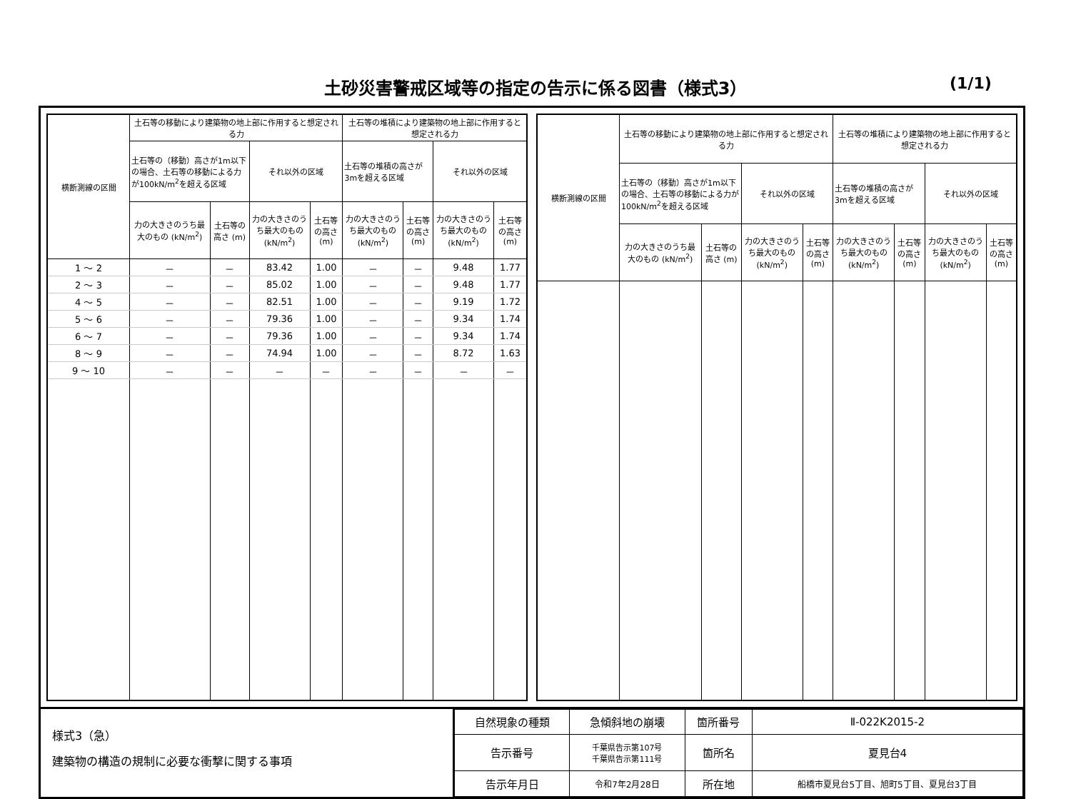土砂災害警戒区域等の指定の告示に係る図書（様式3） (1/1)
| 横断測線の区間 | 土石等の移動により建築物の地上部に作用すると想定される力 | | | | 土石等の堆積により建築物の地上部に作用すると想定される力 | | | |
| --- | --- | --- | --- | --- | --- | --- | --- | --- |
| | 土石等の（移動）高さが1m以下の場合、土石等の移動による力が100kN/m<sup>2</sup>を超える区域 | | それ以外の区域 | | 土石等の堆積の高さが3mを超える区域 | | それ以外の区域 | |
| | 力の大きさのうち最大のもの (kN/m<sup>2</sup>) | 土石等の高さ (m) | 力の大きさのうち最大のもの (kN/m<sup>2</sup>) | 土石等の高さ (m) | 力の大きさのうち最大のもの (kN/m<sup>2</sup>) | 土石等の高さ (m) | 力の大きさのうち最大のもの (kN/m<sup>2</sup>) | 土石等の高さ (m) |
| 1 ～ 2 | － | － | 83.42 | 1.00 | － | － | 9.48 | 1.77 |
| 2 ～ 3 | － | － | 85.02 | 1.00 | － | － | 9.48 | 1.77 |
| 4 ～ 5 | － | － | 82.51 | 1.00 | － | － | 9.19 | 1.72 |
| 5 ～ 6 | － | － | 79.36 | 1.00 | － | － | 9.34 | 1.74 |
| 6 ～ 7 | － | － | 79.36 | 1.00 | － | － | 9.34 | 1.74 |
| 8 ～ 9 | － | － | 74.94 | 1.00 | － | － | 8.72 | 1.63 |
| 9 ～ 10 | － | － | － | － | － | － | － | － |
| 横断測線の区間 | 土石等の移動により建築物の地上部に作用すると想定される力 | | | | 土石等の堆積により建築物の地上部に作用すると想定される力 | | | |
| --- | --- | --- | --- | --- | --- | --- | --- | --- |
| | 土石等の（移動）高さが1m以下の場合、土石等の移動による力が100kN/m<sup>2</sup>を超える区域 | | それ以外の区域 | | 土石等の堆積の高さが3mを超える区域 | | それ以外の区域 | |
| | 力の大きさのうち最大のもの (kN/m<sup>2</sup>) | 土石等の高さ (m) | 力の大きさのうち最大のもの (kN/m<sup>2</sup>) | 土石等の高さ (m) | 力の大きさのうち最大のもの (kN/m<sup>2</sup>) | 土石等の高さ (m) | 力の大きさのうち最大のもの (kN/m<sup>2</sup>) | 土石等の高さ (m) |
様式3（急）
建築物の構造の規制に必要な衝撃に関する事項
| 自然現象の種類 | 急傾斜地の崩壊 | 箇所番号 | Ⅱ-022K2015-2 |
| 告示番号 | 千葉県告示第107号 千葉県告示第111号 | 箇所名 | 夏見台4 |
| 告示年月日 | 令和7年2月28日 | 所在地 | 船橋市夏見台5丁目、旭町5丁目、夏見台3丁目 |